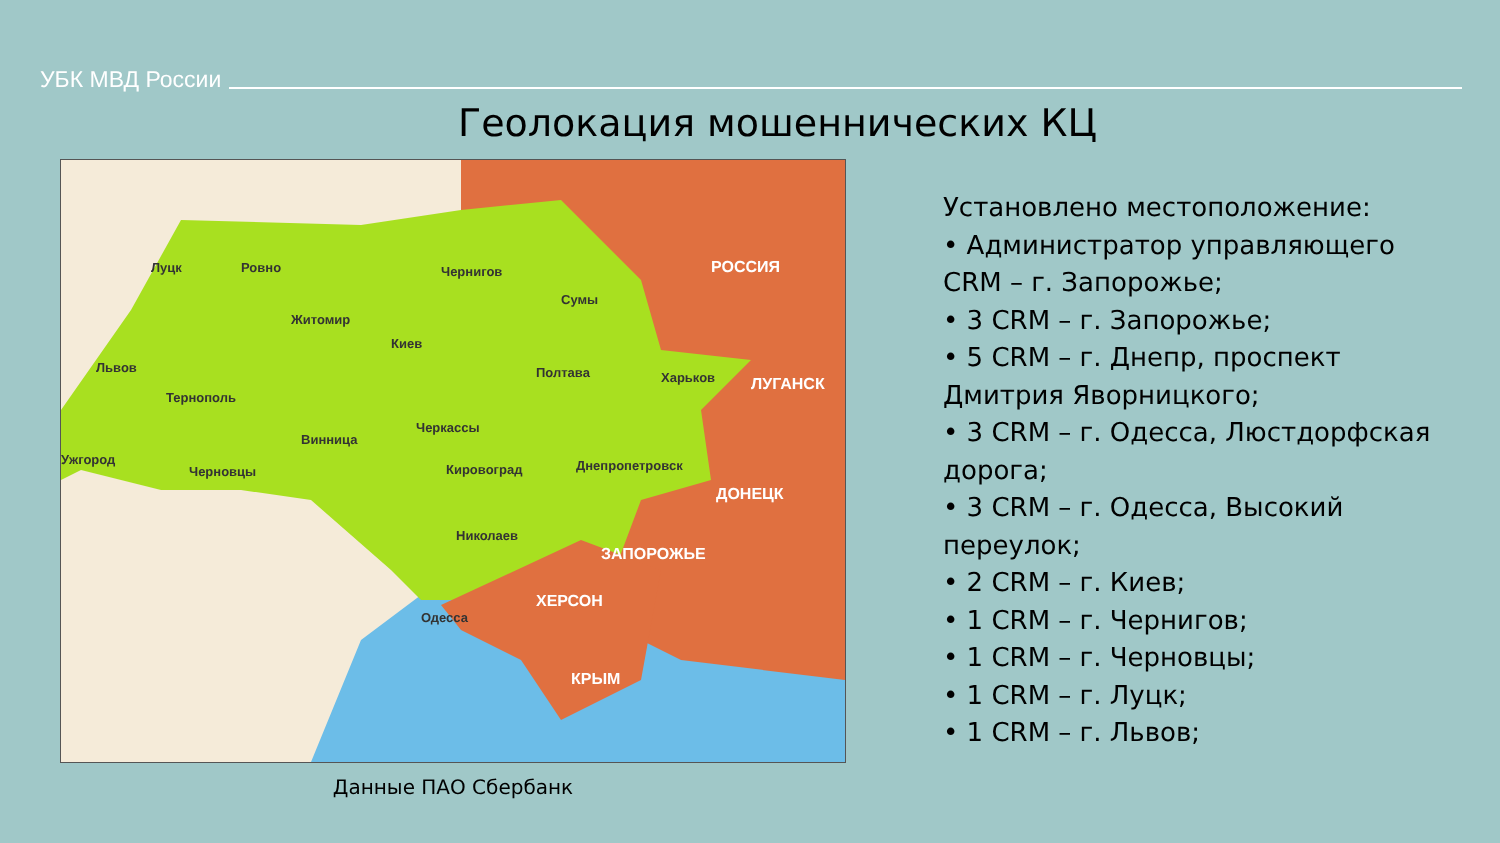УБК МВД России
Геолокация мошеннических КЦ
Луцк Ровно Чернигов РОССИЯ
Сумы
Житомир
Киев
Львов Полтава Харьков ЛУГАНСК
Тернополь
Черкассы
Винница
Ужгород
Черновцы Кировоград Днепропетровск
ДОНЕЦК
Николаев
ЗАПОРОЖЬЕ
ХЕРСОН
Одесса
КРЫМ
Данные ПАО Сбербанк
Установлено местоположение:
• Администратор управляющего CRM – г. Запорожье;
• 3 CRM – г. Запорожье;
• 5 CRM – г. Днепр, проспект Дмитрия Яворницкого;
• 3 CRM – г. Одесса, Люстдорфская дорога;
• 3 CRM – г. Одесса, Высокий переулок;
• 2 CRM – г. Киев;
• 1 CRM – г. Чернигов;
• 1 CRM – г. Черновцы;
• 1 CRM – г. Луцк;
• 1 CRM – г. Львов;